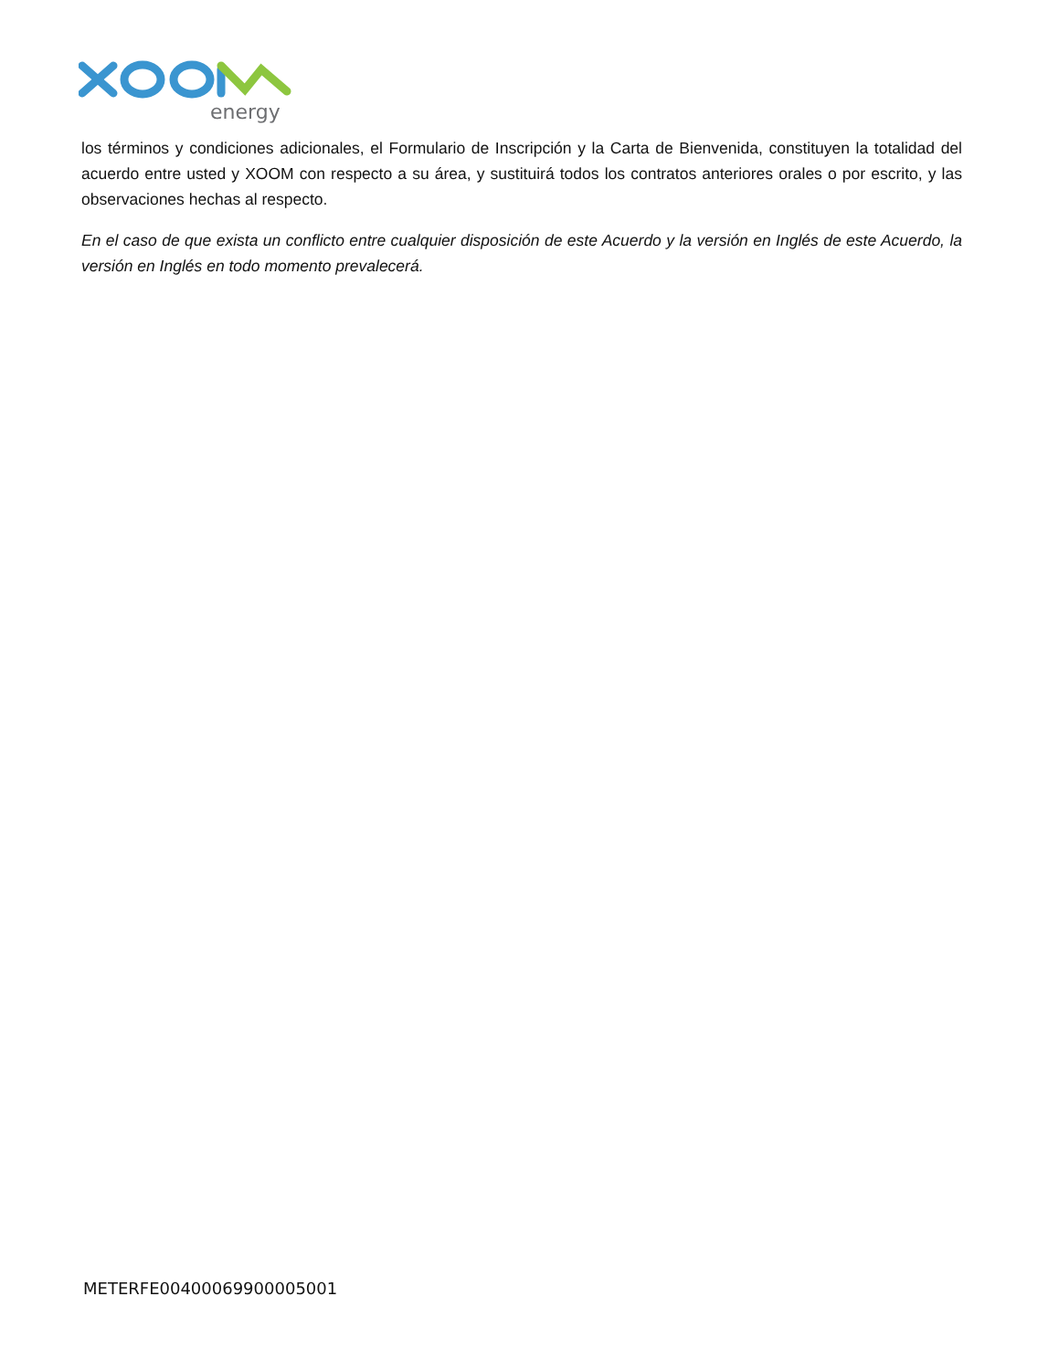energy
los términos y condiciones adicionales, el Formulario de Inscripción y la Carta de Bienvenida, constituyen la totalidad del acuerdo entre usted y XOOM con respecto a su área, y sustituirá todos los contratos anteriores orales o por escrito, y las observaciones hechas al respecto.
En el caso de que exista un conflicto entre cualquier disposición de este Acuerdo y la versión en Inglés de este Acuerdo, la versión en Inglés en todo momento prevalecerá.
METERFE00400069900005001